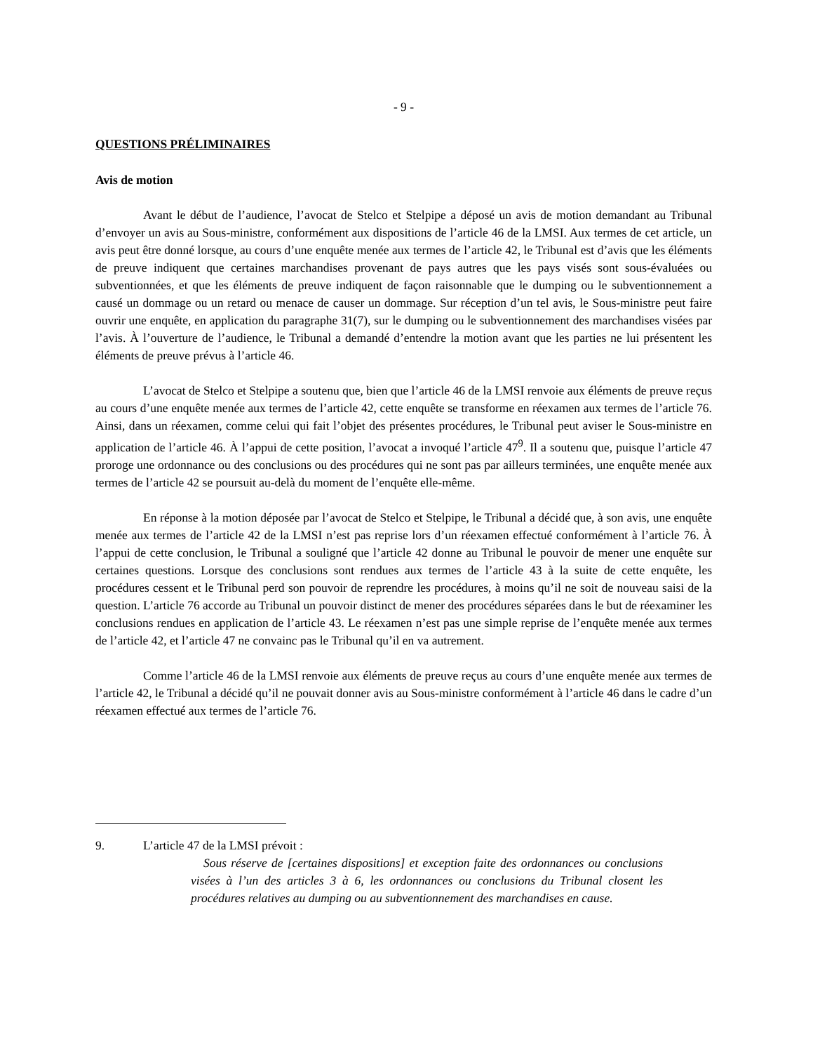- 9 -
QUESTIONS PRÉLIMINAIRES
Avis de motion
Avant le début de l’audience, l’avocat de Stelco et Stelpipe a déposé un avis de motion demandant au Tribunal d’envoyer un avis au Sous-ministre, conformément aux dispositions de l’article 46 de la LMSI. Aux termes de cet article, un avis peut être donné lorsque, au cours d’une enquête menée aux termes de l’article 42, le Tribunal est d’avis que les éléments de preuve indiquent que certaines marchandises provenant de pays autres que les pays visés sont sous-évaluées ou subventionnées, et que les éléments de preuve indiquent de façon raisonnable que le dumping ou le subventionnement a causé un dommage ou un retard ou menace de causer un dommage. Sur réception d’un tel avis, le Sous-ministre peut faire ouvrir une enquête, en application du paragraphe 31(7), sur le dumping ou le subventionnement des marchandises visées par l’avis. À l’ouverture de l’audience, le Tribunal a demandé d’entendre la motion avant que les parties ne lui présentent les éléments de preuve prévus à l’article 46.
L’avocat de Stelco et Stelpipe a soutenu que, bien que l’article 46 de la LMSI renvoie aux éléments de preuve reçus au cours d’une enquête menée aux termes de l’article 42, cette enquête se transforme en réexamen aux termes de l’article 76. Ainsi, dans un réexamen, comme celui qui fait l’objet des présentes procédures, le Tribunal peut aviser le Sous-ministre en application de l’article 46. À l’appui de cette position, l’avocat a invoqué l’article 47<sup>9</sup>. Il a soutenu que, puisque l’article 47 proroge une ordonnance ou des conclusions ou des procédures qui ne sont pas par ailleurs terminées, une enquête menée aux termes de l’article 42 se poursuit au-delà du moment de l’enquête elle-même.
En réponse à la motion déposée par l’avocat de Stelco et Stelpipe, le Tribunal a décidé que, à son avis, une enquête menée aux termes de l’article 42 de la LMSI n’est pas reprise lors d’un réexamen effectué conformément à l’article 76. À l’appui de cette conclusion, le Tribunal a souligné que l’article 42 donne au Tribunal le pouvoir de mener une enquête sur certaines questions. Lorsque des conclusions sont rendues aux termes de l’article 43 à la suite de cette enquête, les procédures cessent et le Tribunal perd son pouvoir de reprendre les procédures, à moins qu’il ne soit de nouveau saisi de la question. L’article 76 accorde au Tribunal un pouvoir distinct de mener des procédures séparées dans le but de réexaminer les conclusions rendues en application de l’article 43. Le réexamen n’est pas une simple reprise de l’enquête menée aux termes de l’article 42, et l’article 47 ne convainc pas le Tribunal qu’il en va autrement.
Comme l’article 46 de la LMSI renvoie aux éléments de preuve reçus au cours d’une enquête menée aux termes de l’article 42, le Tribunal a décidé qu’il ne pouvait donner avis au Sous-ministre conformément à l’article 46 dans le cadre d’un réexamen effectué aux termes de l’article 76.
9. L’article 47 de la LMSI prévoit :
Sous réserve de [certaines dispositions] et exception faite des ordonnances ou conclusions visées à l’un des articles 3 à 6, les ordonnances ou conclusions du Tribunal closent les procédures relatives au dumping ou au subventionnement des marchandises en cause.